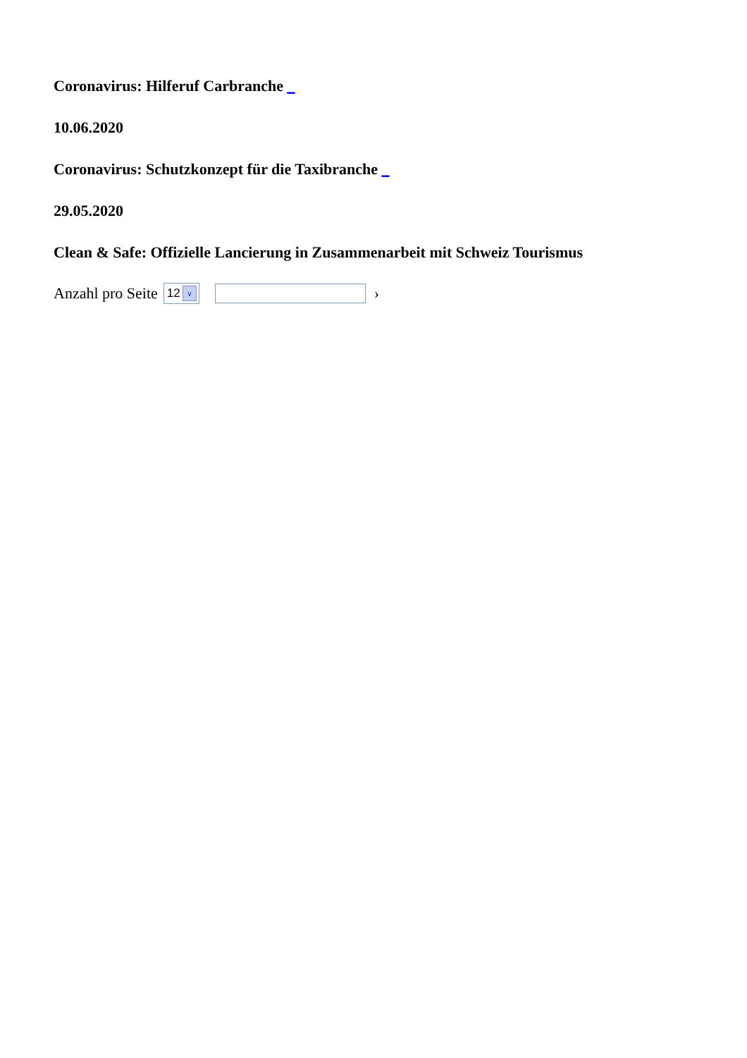Coronavirus: Hilferuf Carbranche _
10.06.2020
Coronavirus: Schutzkonzept für die Taxibranche _
29.05.2020
Clean & Safe: Offizielle Lancierung in Zusammenarbeit mit Schweiz Tourismus
Anzahl pro Seite 12 ∨ ›